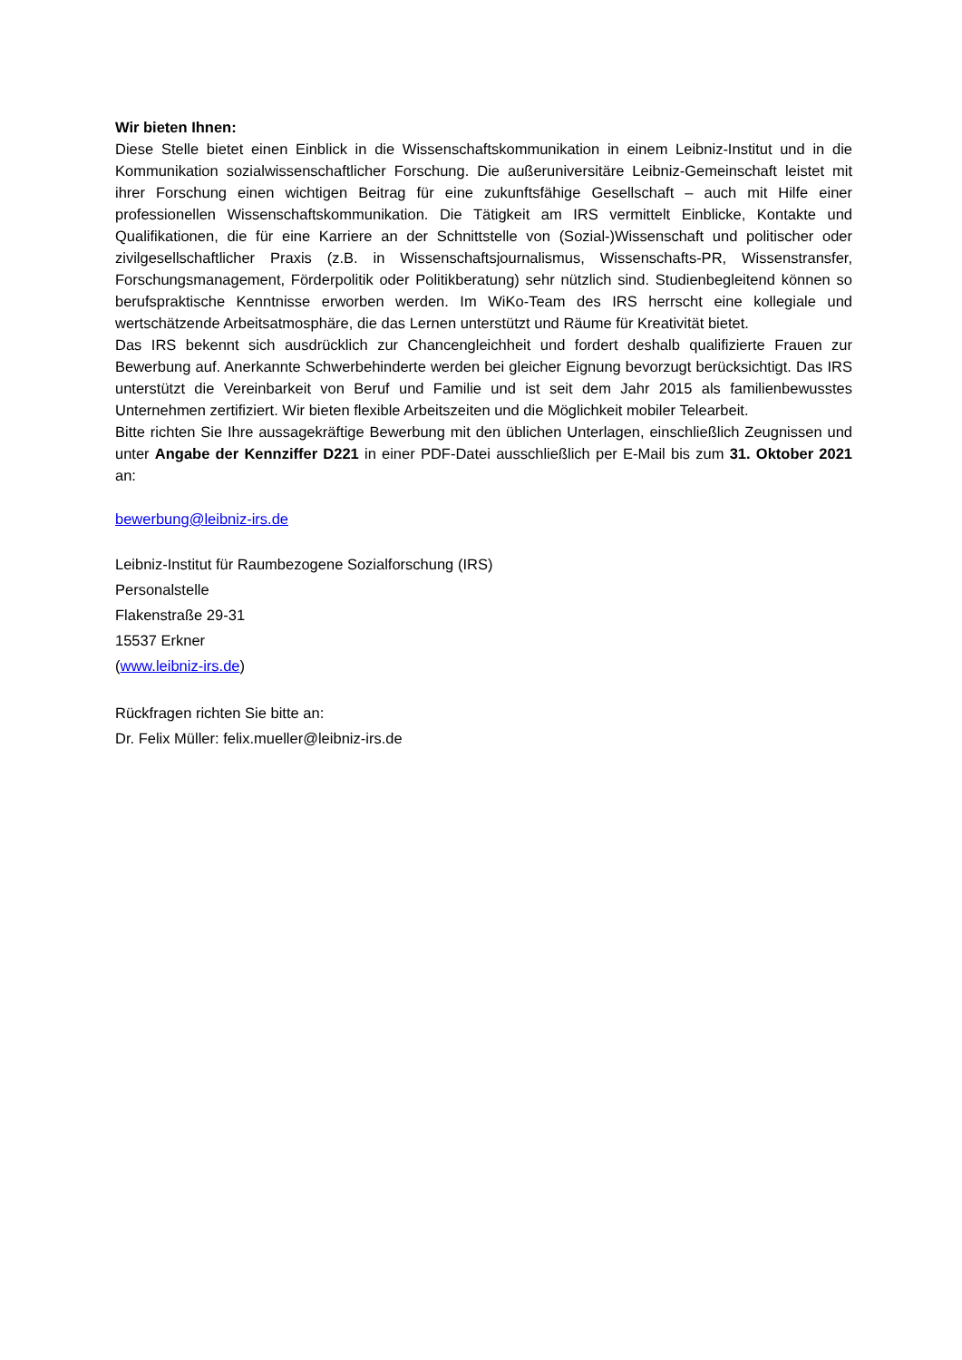Wir bieten Ihnen:
Diese Stelle bietet einen Einblick in die Wissenschaftskommunikation in einem Leibniz-Institut und in die Kommunikation sozialwissenschaftlicher Forschung. Die außeruniversitäre Leibniz-Gemeinschaft leistet mit ihrer Forschung einen wichtigen Beitrag für eine zukunftsfähige Gesellschaft – auch mit Hilfe einer professionellen Wissenschaftskommunikation. Die Tätigkeit am IRS vermittelt Einblicke, Kontakte und Qualifikationen, die für eine Karriere an der Schnittstelle von (Sozial-)Wissenschaft und politischer oder zivilgesellschaftlicher Praxis (z.B. in Wissenschaftsjournalismus, Wissenschafts-PR, Wissenstransfer, Forschungsmanagement, Förderpolitik oder Politikberatung) sehr nützlich sind. Studienbegleitend können so berufspraktische Kenntnisse erworben werden. Im WiKo-Team des IRS herrscht eine kollegiale und wertschätzende Arbeitsatmosphäre, die das Lernen unterstützt und Räume für Kreativität bietet.
Das IRS bekennt sich ausdrücklich zur Chancengleichheit und fordert deshalb qualifizierte Frauen zur Bewerbung auf. Anerkannte Schwerbehinderte werden bei gleicher Eignung bevorzugt berücksichtigt. Das IRS unterstützt die Vereinbarkeit von Beruf und Familie und ist seit dem Jahr 2015 als familienbewusstes Unternehmen zertifiziert. Wir bieten flexible Arbeitszeiten und die Möglichkeit mobiler Telearbeit.
Bitte richten Sie Ihre aussagekräftige Bewerbung mit den üblichen Unterlagen, einschließlich Zeugnissen und unter Angabe der Kennziffer D221 in einer PDF-Datei ausschließlich per E-Mail bis zum 31. Oktober 2021 an:
bewerbung@leibniz-irs.de
Leibniz-Institut für Raumbezogene Sozialforschung (IRS)
Personalstelle
Flakenstraße 29-31
15537 Erkner
(www.leibniz-irs.de)
Rückfragen richten Sie bitte an:
Dr. Felix Müller: felix.mueller@leibniz-irs.de